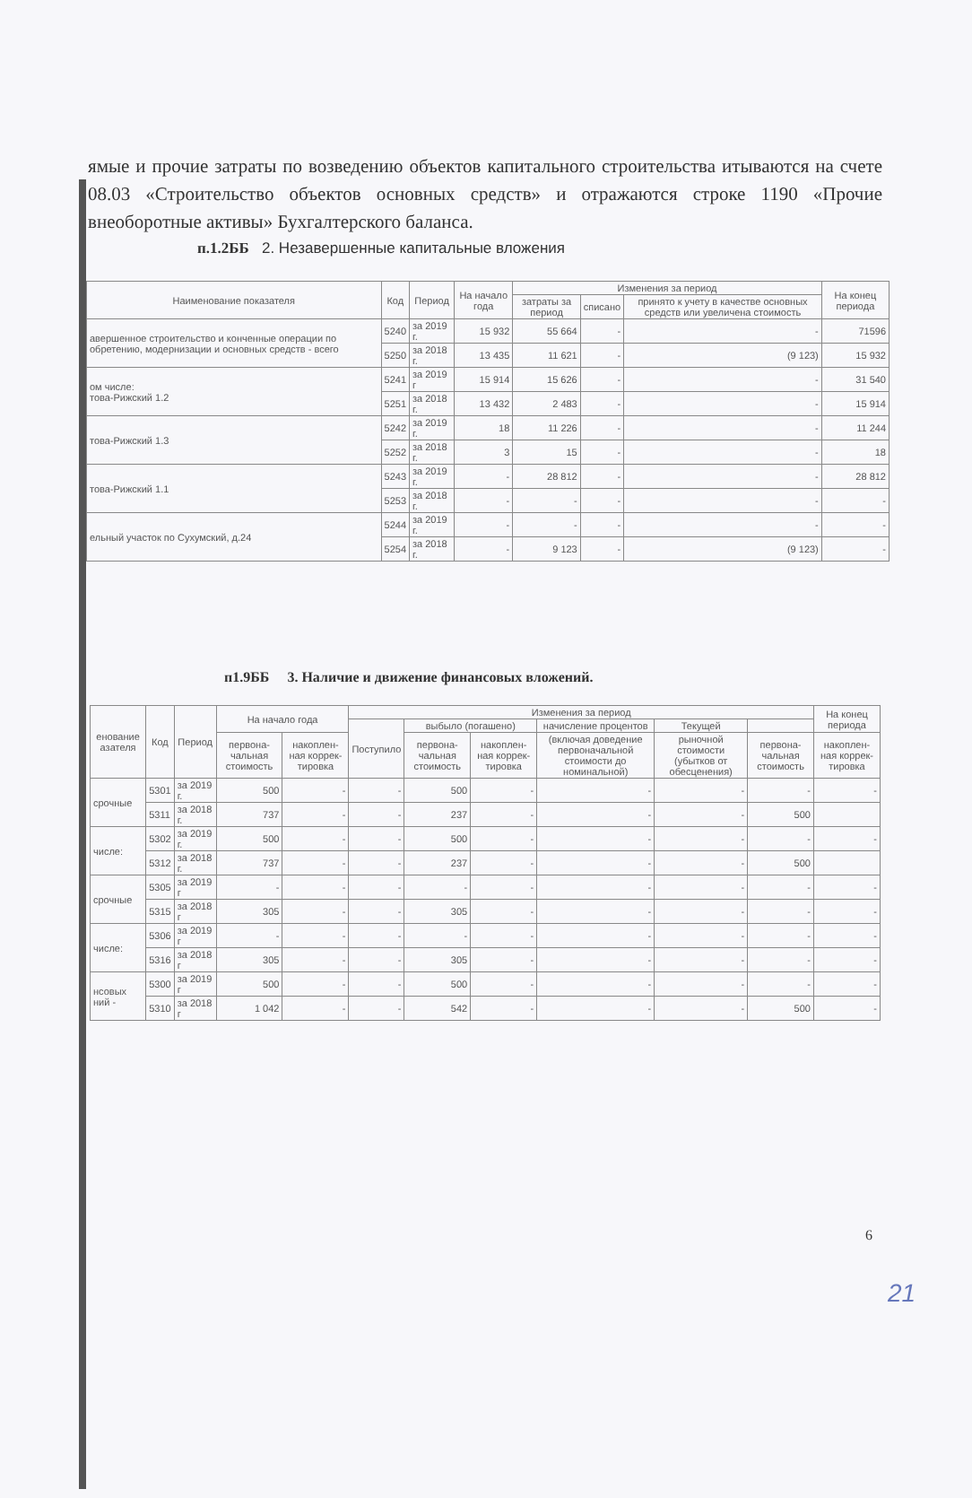ямые и прочие затраты по возведению объектов капитального строительства итываются на счете 08.03 «Строительство объектов основных средств» и отражаются строке 1190 «Прочие внеоборотные активы» Бухгалтерского баланса.
п.1.2ББ 2. Незавершенные капитальные вложения
| Наименование показателя | Код | Период | На начало года | Изменения за период | | | На конец периода |
| --- | --- | --- | --- | --- | --- | --- | --- |
| | | | | затраты за период | списано | принято к учету в качестве основных средств или увеличена стоимость | |
| авершенное строительство и конченные операции по обретению, модернизации и основных средств - всего | 5240 | за 2019 г. | 15 932 | 55 664 | - | - | 71596 |
| | 5250 | за 2018 г. | 13 435 | 11 621 | - | (9 123) | 15 932 |
| ом числе: това-Рижский 1.2 | 5241 | за 2019 г | 15 914 | 15 626 | - | - | 31 540 |
| | 5251 | за 2018 г. | 13 432 | 2 483 | - | - | 15 914 |
| това-Рижский 1.3 | 5242 | за 2019 г. | 18 | 11 226 | - | - | 11 244 |
| | 5252 | за 2018 г. | 3 | 15 | - | - | 18 |
| това-Рижский 1.1 | 5243 | за 2019 г. | - | 28 812 | - | - | 28 812 |
| | 5253 | за 2018 г. | - | - | - | - | - |
| ельный участок по Сухумский, д.24 | 5244 | за 2019 г. | - | - | - | - | - |
| | 5254 | за 2018 г. | - | 9 123 | - | (9 123) | - |
п1.9ББ 3. Наличие и движение финансовых вложений.
| енование азателя | Код | Период | На начало года | | Изменения за период | | | | | | На конец периода |
| --- | --- | --- | --- | --- | --- | --- | --- | --- | --- | --- | --- |
| | | | | | Поступило | выбыло (погашено) | | начисление процентов | Текущей | | |
| | | | первона-чальная стоимость | накоплен-ная коррек-тировка | | первона-чальная стоимость | накоплен-ная коррек-тировка | (включая доведение первоначальной стоимости до номинальной) | рыночной стоимости (убытков от обесценения) | первона-чальная стоимость | накоплен-ная коррек-тировка |
| срочные | 5301 | за 2019 г. | 500 | - | - | 500 | - | - | - | - | - |
| | 5311 | за 2018 г. | 737 | - | - | 237 | - | - | - | 500 | |
| числе: | 5302 | за 2019 г. | 500 | - | - | 500 | - | - | - | - | - |
| | 5312 | за 2018 г. | 737 | - | - | 237 | - | - | - | 500 | |
| срочные | 5305 | за 2019 г | - | - | - | - | - | - | - | - | - |
| | 5315 | за 2018 г | 305 | - | - | 305 | - | - | - | - | - |
| числе: | 5306 | за 2019 г | - | - | - | - | - | - | - | - | - |
| | 5316 | за 2018 г | 305 | - | - | 305 | - | - | - | - | - |
| нсовых ний - | 5300 | за 2019 г | 500 | - | - | 500 | - | - | - | - | - |
| | 5310 | за 2018 г | 1 042 | - | - | 542 | - | - | - | 500 | - |
6
21